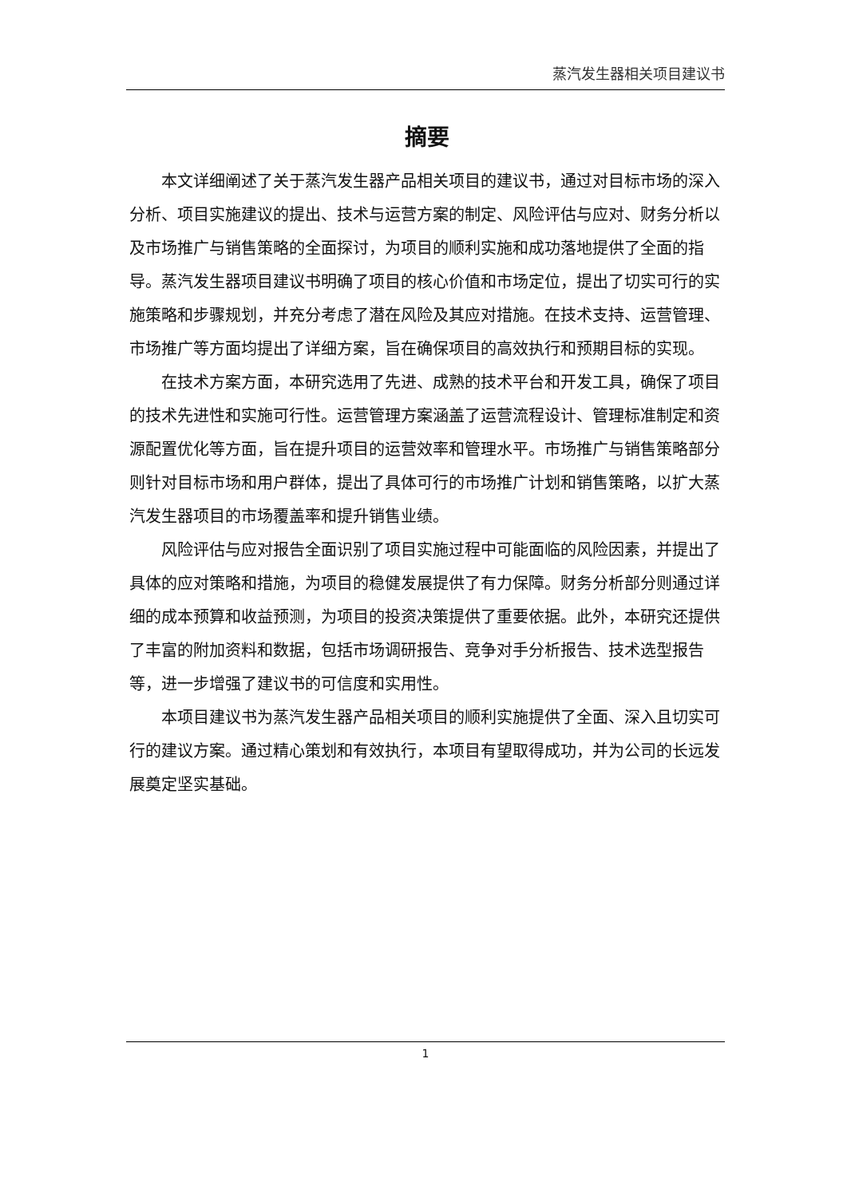蒸汽发生器相关项目建议书
摘要
本文详细阐述了关于蒸汽发生器产品相关项目的建议书，通过对目标市场的深入分析、项目实施建议的提出、技术与运营方案的制定、风险评估与应对、财务分析以及市场推广与销售策略的全面探讨，为项目的顺利实施和成功落地提供了全面的指导。蒸汽发生器项目建议书明确了项目的核心价值和市场定位，提出了切实可行的实施策略和步骤规划，并充分考虑了潜在风险及其应对措施。在技术支持、运营管理、市场推广等方面均提出了详细方案，旨在确保项目的高效执行和预期目标的实现。
在技术方案方面，本研究选用了先进、成熟的技术平台和开发工具，确保了项目的技术先进性和实施可行性。运营管理方案涵盖了运营流程设计、管理标准制定和资源配置优化等方面，旨在提升项目的运营效率和管理水平。市场推广与销售策略部分则针对目标市场和用户群体，提出了具体可行的市场推广计划和销售策略，以扩大蒸汽发生器项目的市场覆盖率和提升销售业绩。
风险评估与应对报告全面识别了项目实施过程中可能面临的风险因素，并提出了具体的应对策略和措施，为项目的稳健发展提供了有力保障。财务分析部分则通过详细的成本预算和收益预测，为项目的投资决策提供了重要依据。此外，本研究还提供了丰富的附加资料和数据，包括市场调研报告、竞争对手分析报告、技术选型报告等，进一步增强了建议书的可信度和实用性。
本项目建议书为蒸汽发生器产品相关项目的顺利实施提供了全面、深入且切实可行的建议方案。通过精心策划和有效执行，本项目有望取得成功，并为公司的长远发展奠定坚实基础。
1